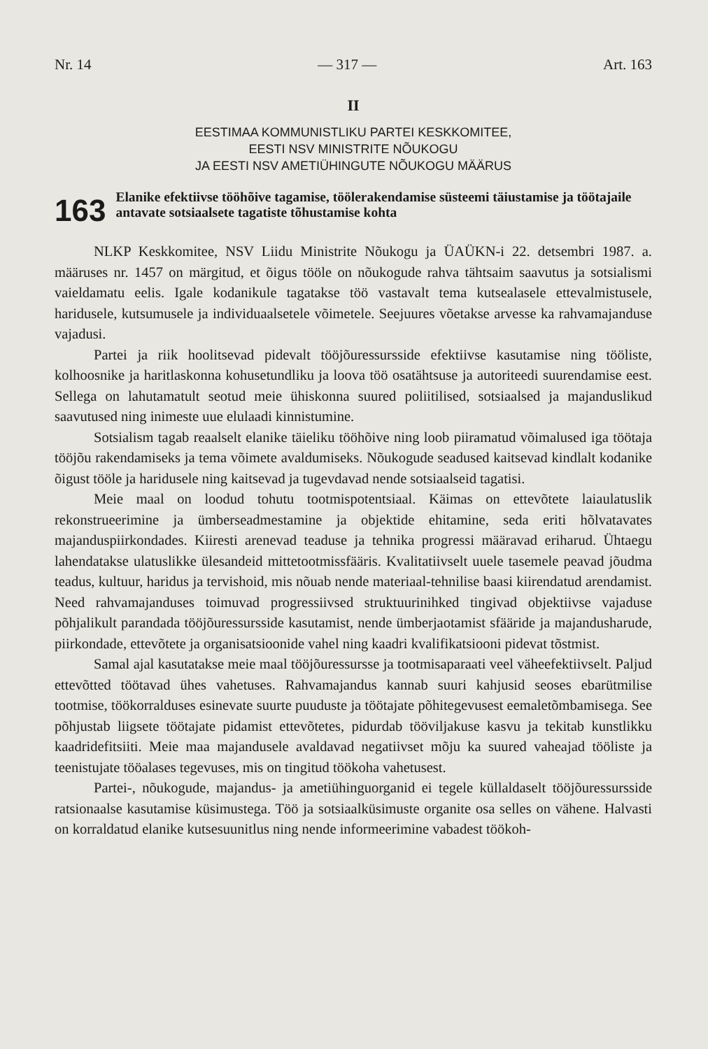Nr. 14 — 317 — Art. 163
II
EESTIMAA KOMMUNISTLIKU PARTEI KESKKOMITEE,
EESTI NSV MINISTRITE NÕUKOGU
JA EESTI NSV AMETIÜHINGUTE NÕUKOGU MÄÄRUS
163
Elanike efektiivse tööhõive tagamise, töölerakendamise süsteemi täiustamise ja töötajaile antavate sotsiaalsete tagatiste tõhustamise kohta
NLKP Keskkomitee, NSV Liidu Ministrite Nõukogu ja ÜAÜKN-i 22. detsembri 1987. a. määruses nr. 1457 on märgitud, et õigus tööle on nõukogude rahva tähtsaim saavutus ja sotsialismi vaieldamatu eelis. Igale kodanikule tagatakse töö vastavalt tema kutsealasele ettevalmistusele, haridusele, kutsumusele ja individuaalsetele võimetele. Seejuures võetakse arvesse ka rahvamajanduse vajadusi.
Partei ja riik hoolitsevad pidevalt tööjõuressursside efektiivse kasutamise ning tööliste, kolhoosnike ja haritlaskonna kohusetundliku ja loova töö osatähtsuse ja autoriteedi suurendamise eest. Sellega on lahutamatult seotud meie ühiskonna suured poliitilised, sotsiaalsed ja majanduslikud saavutused ning inimeste uue elulaadi kinnistumine.
Sotsialism tagab reaalselt elanike täieliku tööhõive ning loob piiramatud võimalused iga töötaja tööjõu rakendamiseks ja tema võimete avaldumiseks. Nõukogude seadused kaitsevad kindlalt kodanike õigust tööle ja haridusele ning kaitsevad ja tugevdavad nende sotsiaalseid tagatisi.
Meie maal on loodud tohutu tootmispotentsiaal. Käimas on ettevõtete laiaulatuslik rekonstrueerimine ja ümberseadmestamine ja objektide ehitamine, seda eriti hõlvatavates majanduspiirkondades. Kiiresti arenevad teaduse ja tehnika progressi määravad eriharud. Ühtaegu lahendatakse ulatuslikke ülesandeid mittetootmissfääris. Kvalitatiivselt uuele tasemele peavad jõudma teadus, kultuur, haridus ja tervishoid, mis nõuab nende materiaal-tehnilise baasi kiirendatud arendamist. Need rahvamajanduses toimuvad progressiivsed struktuurinihked tingivad objektiivse vajaduse põhjalikult parandada tööjõuressursside kasutamist, nende ümberjaotamist sfääride ja majandusharude, piirkondade, ettevõtete ja organisatsioonide vahel ning kaadri kvalifikatsiooni pidevat tõstmist.
Samal ajal kasutatakse meie maal tööjõuressursse ja tootmisaparaati veel väheefektiivselt. Paljud ettevõtted töötavad ühes vahetuses. Rahvamajandus kannab suuri kahjusid seoses ebarütmilise tootmise, töökorralduses esinevate suurte puuduste ja töötajate põhitegevusest eemaletõmbamisega. See põhjustab liigsete töötajate pidamist ettevõtetes, pidurdab tööviljakuse kasvu ja tekitab kunstlikku kaadridefitsiiti. Meie maa majandusele avaldavad negatiivset mõju ka suured vaheajad tööliste ja teenistujate tööalases tegevuses, mis on tingitud töökoha vahetusest.
Partei-, nõukogude, majandus- ja ametiühinguorganid ei tegele küllaldaselt tööjõuressursside ratsionaalse kasutamise küsimustega. Töö ja sotsiaalküsimuste organite osa selles on vähene. Halvasti on korraldatud elanike kutsesuunitlus ning nende informeerimine vabadest töökoh-